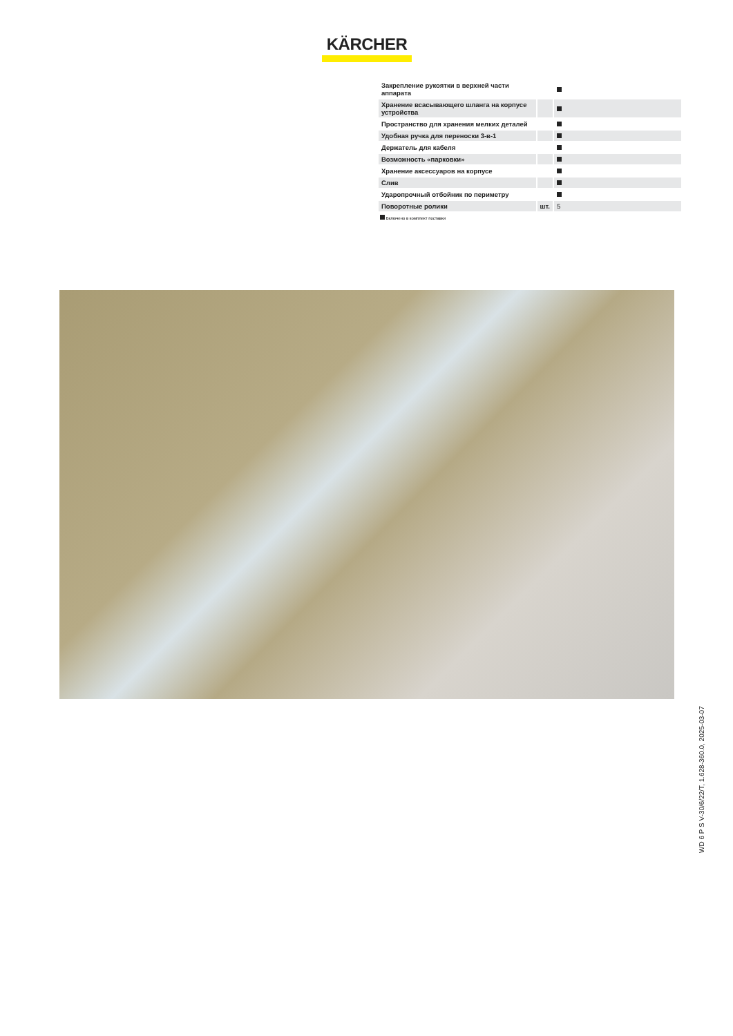KÄRCHER
| Закрепление рукоятки в верхней части аппарата | | |
| Хранение всасывающего шланга на корпусе устройства | | |
| Пространство для хранения мелких деталей | | |
| Удобная ручка для переноски 3-в-1 | | |
| Держатель для кабеля | | |
| Возможность «парковки» | | |
| Хранение аксессуаров на корпусе | | |
| Слив | | |
| Ударопрочный отбойник по периметру | | |
| Поворотные ролики | шт. | 5 |
Включено в комплект поставки
WD 6 P S V-30/6/22/T, 1.628-360.0, 2025-03-07